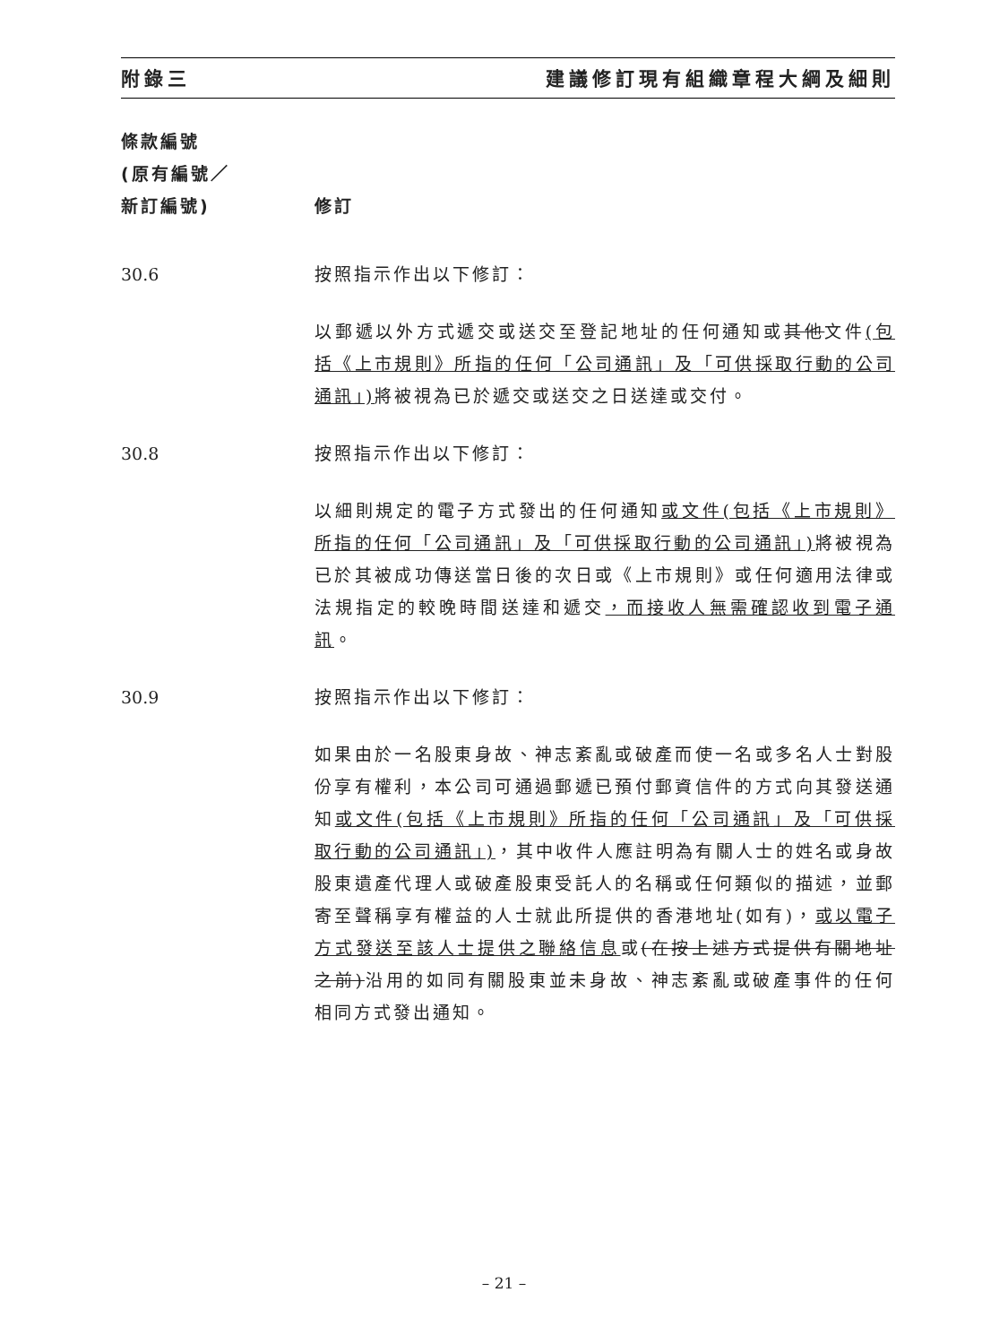附錄三 建議修訂現有組織章程大綱及細則
條款編號
(原有編號／
新訂編號)
修訂
30.6 按照指示作出以下修訂：
以郵遞以外方式遞交或送交至登記地址的任何通知或其他文件(包括《上市規則》所指的任何「公司通訊」及「可供採取行動的公司通訊」) 將被視為已於遞交或送交之日送達或交付。
30.8 按照指示作出以下修訂：
以細則規定的電子方式發出的任何通知或文件(包括《上市規則》所指的任何「公司通訊」及「可供採取行動的公司通訊」) 將被視為已於其被成功傳送當日後的次日或《上市規則》或任何適用法律或法規指定的較晚時間送達和遞交，而接收人無需確認收到電子通訊。
30.9 按照指示作出以下修訂：
如果由於一名股東身故、神志紊亂或破產而使一名或多名人士對股份享有權利，本公司可通過郵遞已預付郵資信件的方式向其發送通知或文件(包括《上市規則》所指的任何「公司通訊」及「可供採取行動的公司通訊」)，其中收件人應註明為有關人士的姓名或身故股東遺產代理人或破產股東受託人的名稱或任何類似的描述，並郵寄至聲稱享有權益的人士就此所提供的香港地址(如有)，或以電子方式發送至該人士提供之聯絡信息或(在按上述方式提供有關地址之前)沿用的如同有關股東並未身故、神志紊亂或破產事件的任何相同方式發出通知。
– 21 –